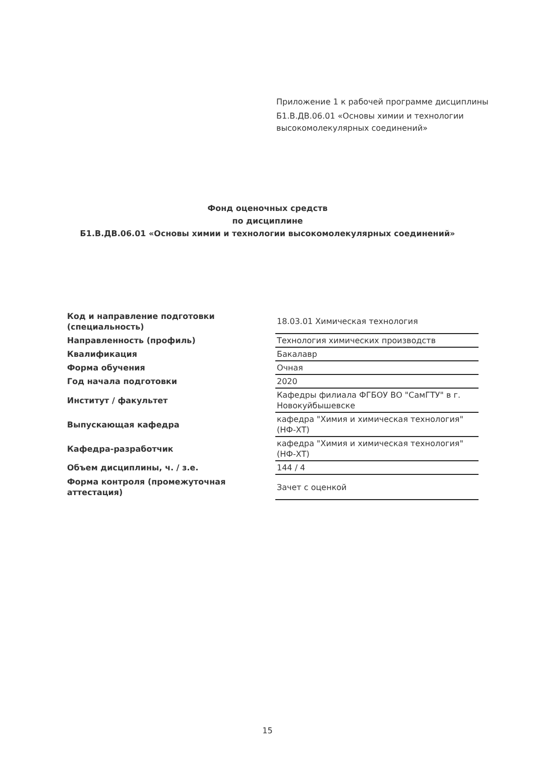Приложение 1 к рабочей программе дисциплины
Б1.В.ДВ.06.01 «Основы химии и технологии высокомолекулярных соединений»
Фонд оценочных средств
по дисциплине
Б1.В.ДВ.06.01 «Основы химии и технологии высокомолекулярных соединений»
| Код и направление подготовки (специальность) | 18.03.01 Химическая технология |
| Направленность (профиль) | Технология химических производств |
| Квалификация | Бакалавр |
| Форма обучения | Очная |
| Год начала подготовки | 2020 |
| Институт / факультет | Кафедры филиала ФГБОУ ВО "СамГТУ" в г. Новокуйбышевске |
| Выпускающая кафедра | кафедра "Химия и химическая технология" (НФ-ХТ) |
| Кафедра-разработчик | кафедра "Химия и химическая технология" (НФ-ХТ) |
| Объем дисциплины, ч. / з.е. | 144 / 4 |
| Форма контроля (промежуточная аттестация) | Зачет с оценкой |
15